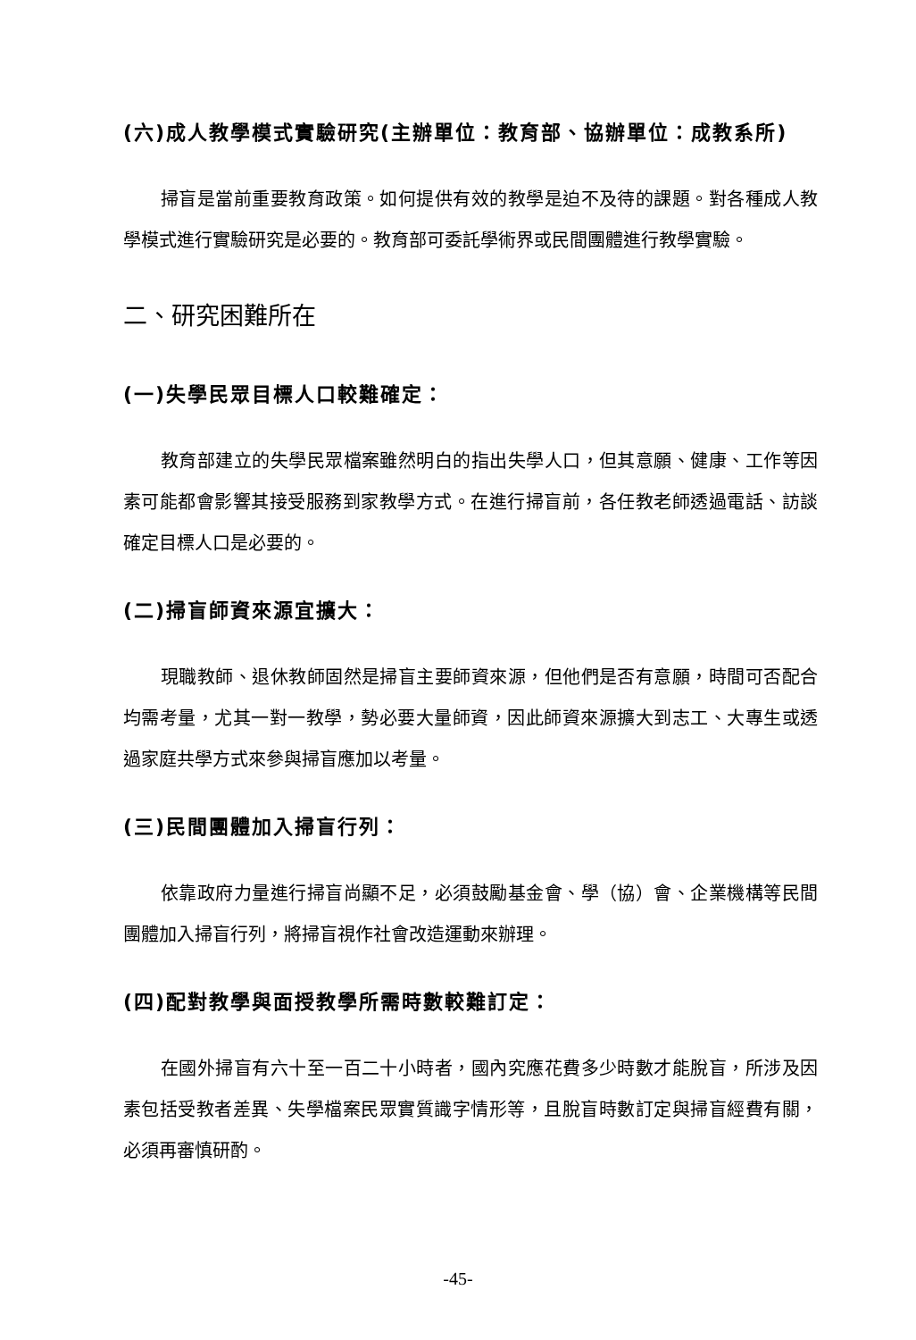(六)成人教學模式實驗研究(主辦單位：教育部、協辦單位：成教系所)
掃盲是當前重要教育政策。如何提供有效的教學是迫不及待的課題。對各種成人教學模式進行實驗研究是必要的。教育部可委託學術界或民間團體進行教學實驗。
二、研究困難所在
(一)失學民眾目標人口較難確定：
教育部建立的失學民眾檔案雖然明白的指出失學人口，但其意願、健康、工作等因素可能都會影響其接受服務到家教學方式。在進行掃盲前，各任教老師透過電話、訪談確定目標人口是必要的。
(二)掃盲師資來源宜擴大：
現職教師、退休教師固然是掃盲主要師資來源，但他們是否有意願，時間可否配合均需考量，尤其一對一教學，勢必要大量師資，因此師資來源擴大到志工、大專生或透過家庭共學方式來參與掃盲應加以考量。
(三)民間團體加入掃盲行列：
依靠政府力量進行掃盲尚顯不足，必須鼓勵基金會、學（協）會、企業機構等民間團體加入掃盲行列，將掃盲視作社會改造運動來辦理。
(四)配對教學與面授教學所需時數較難訂定：
在國外掃盲有六十至一百二十小時者，國內究應花費多少時數才能脫盲，所涉及因素包括受教者差異、失學檔案民眾實質識字情形等，且脫盲時數訂定與掃盲經費有關，必須再審慎研酌。
-45-